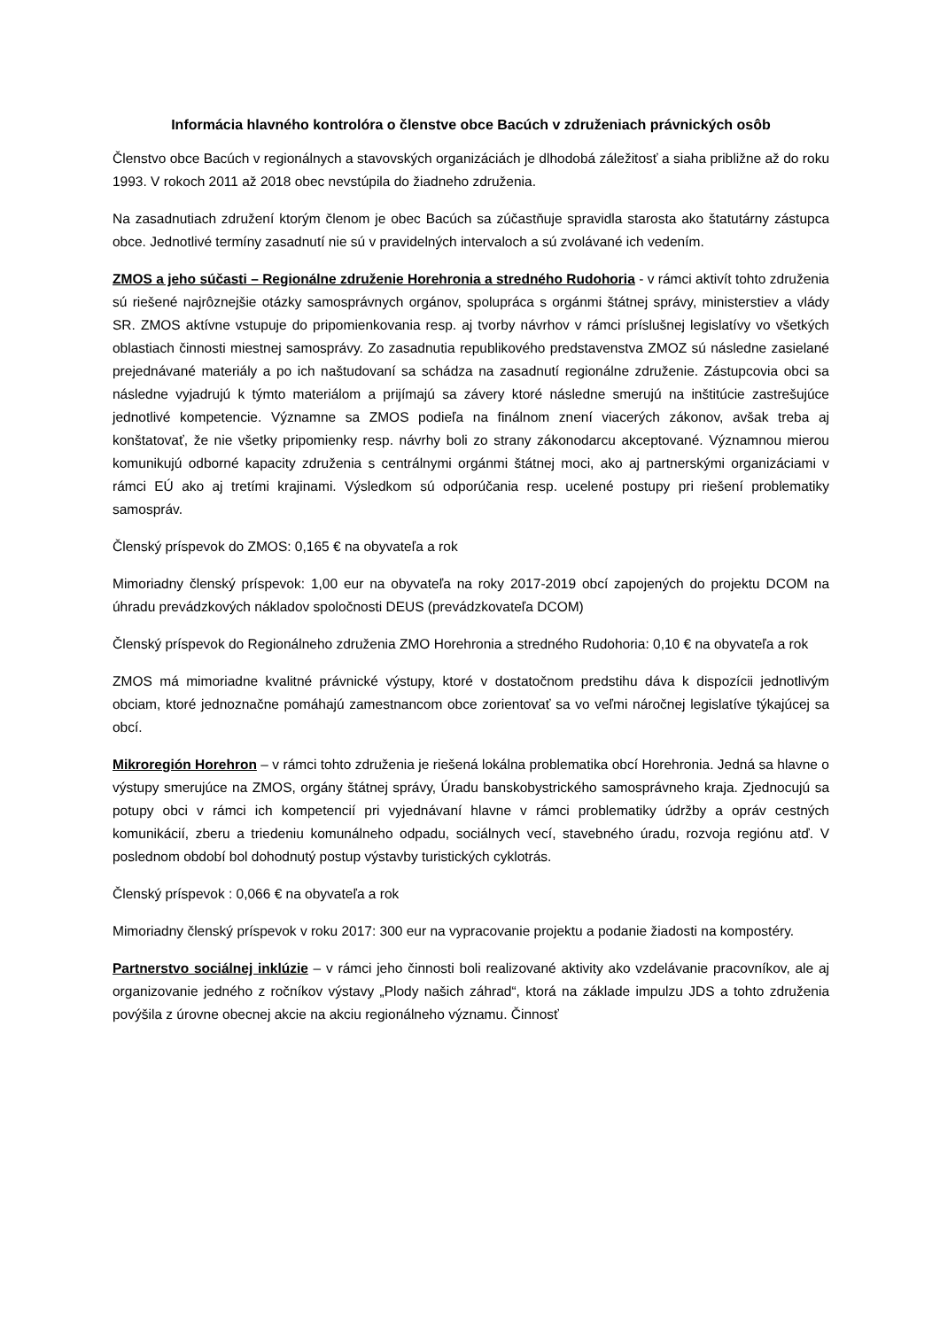Informácia hlavného kontrolóra o členstve obce Bacúch v združeniach právnických osôb
Členstvo obce Bacúch v regionálnych a stavovských organizáciách je dlhodobá záležitosť a siaha približne až do roku 1993. V rokoch 2011 až 2018 obec nevstúpila do žiadneho združenia.
Na zasadnutiach združení ktorým členom je obec Bacúch sa zúčastňuje spravidla starosta ako štatutárny zástupca obce. Jednotlivé termíny zasadnutí nie sú v pravidelných intervaloch a sú zvolávané ich vedením.
ZMOS a jeho súčasti – Regionálne združenie Horehronia a stredného Rudohoria - v rámci aktivít tohto združenia sú riešené najrôznejšie otázky samosprávnych orgánov, spolupráca s orgánmi štátnej správy, ministerstiev a vlády SR. ZMOS aktívne vstupuje do pripomienkovania resp. aj tvorby návrhov v rámci príslušnej legislatívy vo všetkých oblastiach činnosti miestnej samosprávy. Zo zasadnutia republikového predstavenstva ZMOZ sú následne zasielané prejednávané materiály a po ich naštudovaní sa schádza na zasadnutí regionálne združenie. Zástupcovia obci sa následne vyjadrujú k týmto materiálom a prijímajú sa závery ktoré následne smerujú na inštitúcie zastrešujúce jednotlivé kompetencie. Významne sa ZMOS podieľa na finálnom znení viacerých zákonov, avšak treba aj konštatovať, že nie všetky pripomienky resp. návrhy boli zo strany zákonodarcu akceptované. Významnou mierou komunikujú odborné kapacity združenia s centrálnymi orgánmi štátnej moci, ako aj partnerskými organizáciami v rámci EÚ ako aj tretími krajinami. Výsledkom sú odporúčania resp. ucelené postupy pri riešení problematiky samospráv.
Členský príspevok do ZMOS: 0,165 € na obyvateľa a rok
Mimoriadny členský príspevok: 1,00 eur na obyvateľa na roky 2017-2019 obcí zapojených do projektu DCOM na úhradu prevádzkových nákladov spoločnosti DEUS (prevádzkovateľa DCOM)
Členský príspevok do Regionálneho združenia ZMO Horehronia a stredného Rudohoria: 0,10 € na obyvateľa a rok
ZMOS má mimoriadne kvalitné právnické výstupy, ktoré v dostatočnom predstihu dáva k dispozícii jednotlivým obciam, ktoré jednoznačne pomáhajú zamestnancom obce zorientovať sa vo veľmi náročnej legislatíve týkajúcej sa obcí.
Mikroregión Horehron – v rámci tohto združenia je riešená lokálna problematika obcí Horehronia. Jedná sa hlavne o výstupy smerujúce na ZMOS, orgány štátnej správy, Úradu banskobystrického samosprávneho kraja. Zjednocujú sa potupy obci v rámci ich kompetencií pri vyjednávaní hlavne v rámci problematiky údržby a opráv cestných komunikácií, zberu a triedeniu komunálneho odpadu, sociálnych vecí, stavebného úradu, rozvoja regiónu atď. V poslednom období bol dohodnutý postup výstavby turistických cyklotrás.
Členský príspevok : 0,066 € na obyvateľa a rok
Mimoriadny členský príspevok v roku 2017: 300 eur na vypracovanie projektu a podanie žiadosti na kompostéry.
Partnerstvo sociálnej inklúzie – v rámci jeho činnosti boli realizované aktivity ako vzdelávanie pracovníkov, ale aj organizovanie jedného z ročníkov výstavy „Plody našich záhrad“, ktorá na základe impulzu JDS a tohto združenia povýšila z úrovne obecnej akcie na akciu regionálneho významu. Činnosť